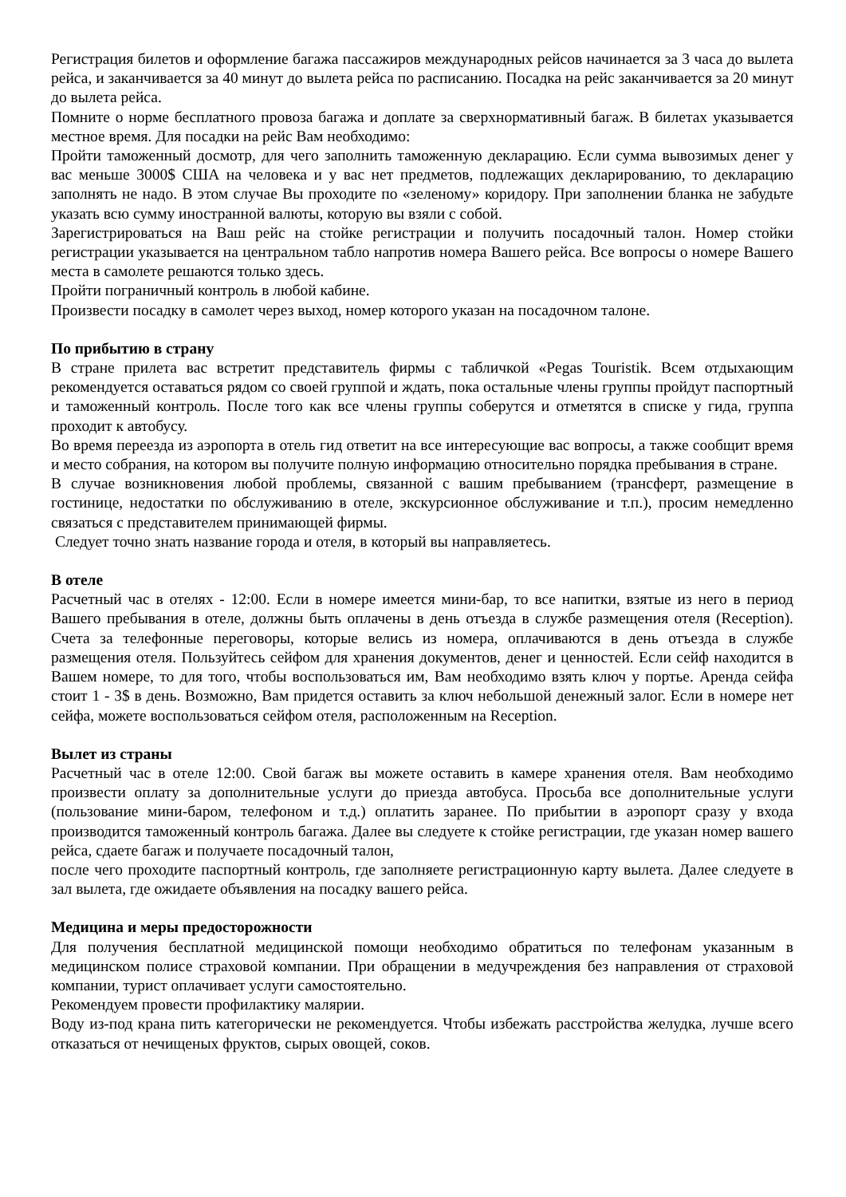Регистрация билетов и оформление багажа пассажиров международных рейсов начинается за 3 часа до вылета рейса, и заканчивается за 40 минут до вылета рейса по расписанию. Посадка на рейс заканчивается за 20 минут до вылета рейса.
Помните о норме бесплатного провоза багажа и доплате за сверхнормативный багаж. В билетах указывается местное время. Для посадки на рейс Вам необходимо:
Пройти таможенный досмотр, для чего заполнить таможенную декларацию. Если сумма вывозимых денег у вас меньше 3000$ США на человека и у вас нет предметов, подлежащих декларированию, то декларацию заполнять не надо. В этом случае Вы проходите по «зеленому» коридору. При заполнении бланка не забудьте указать всю сумму иностранной валюты, которую вы взяли с собой.
Зарегистрироваться на Ваш рейс на стойке регистрации и получить посадочный талон. Номер стойки регистрации указывается на центральном табло напротив номера Вашего рейса. Все вопросы о номере Вашего места в самолете решаются только здесь.
Пройти пограничный контроль в любой кабине.
Произвести посадку в самолет через выход, номер которого указан на посадочном талоне.
По прибытию в страну
В стране прилета вас встретит представитель фирмы с табличкой «Pegas Touristik. Всем отдыхающим рекомендуется оставаться рядом со своей группой и ждать, пока остальные члены группы пройдут паспортный и таможенный контроль. После того как все члены группы соберутся и отметятся в списке у гида, группа проходит к автобусу.
Во время переезда из аэропорта в отель гид ответит на все интересующие вас вопросы, а также сообщит время и место собрания, на котором вы получите полную информацию относительно порядка пребывания в стране.
В случае возникновения любой проблемы, связанной с вашим пребыванием (трансферт, размещение в гостинице, недостатки по обслуживанию в отеле, экскурсионное обслуживание и т.п.), просим немедленно связаться с представителем принимающей фирмы.
Следует точно знать название города и отеля, в который вы направляетесь.
В отеле
Расчетный час в отелях - 12:00. Если в номере имеется мини-бар, то все напитки, взятые из него в период Вашего пребывания в отеле, должны быть оплачены в день отъезда в службе размещения отеля (Reception). Счета за телефонные переговоры, которые велись из номера, оплачиваются в день отъезда в службе размещения отеля. Пользуйтесь сейфом для хранения документов, денег и ценностей. Если сейф находится в Вашем номере, то для того, чтобы воспользоваться им, Вам необходимо взять ключ у портье. Аренда сейфа стоит 1 - 3$ в день. Возможно, Вам придется оставить за ключ небольшой денежный залог. Если в номере нет сейфа, можете воспользоваться сейфом отеля, расположенным на Reception.
Вылет из страны
Расчетный час в отеле 12:00. Свой багаж вы можете оставить в камере хранения отеля. Вам необходимо произвести оплату за дополнительные услуги до приезда автобуса. Просьба все дополнительные услуги (пользование мини-баром, телефоном и т.д.) оплатить заранее. По прибытии в аэропорт сразу у входа производится таможенный контроль багажа. Далее вы следуете к стойке регистрации, где указан номер вашего рейса, сдаете багаж и получаете посадочный талон,
после чего проходите паспортный контроль, где заполняете регистрационную карту вылета. Далее следуете в зал вылета, где ожидаете объявления на посадку вашего рейса.
Медицина и меры предосторожности
Для получения бесплатной медицинской помощи необходимо обратиться по телефонам указанным в медицинском полисе страховой компании. При обращении в медучреждения без направления от страховой компании, турист оплачивает услуги самостоятельно.
Рекомендуем провести профилактику малярии.
Воду из-под крана пить категорически не рекомендуется. Чтобы избежать расстройства желудка, лучше всего отказаться от нечищеных фруктов, сырых овощей, соков.